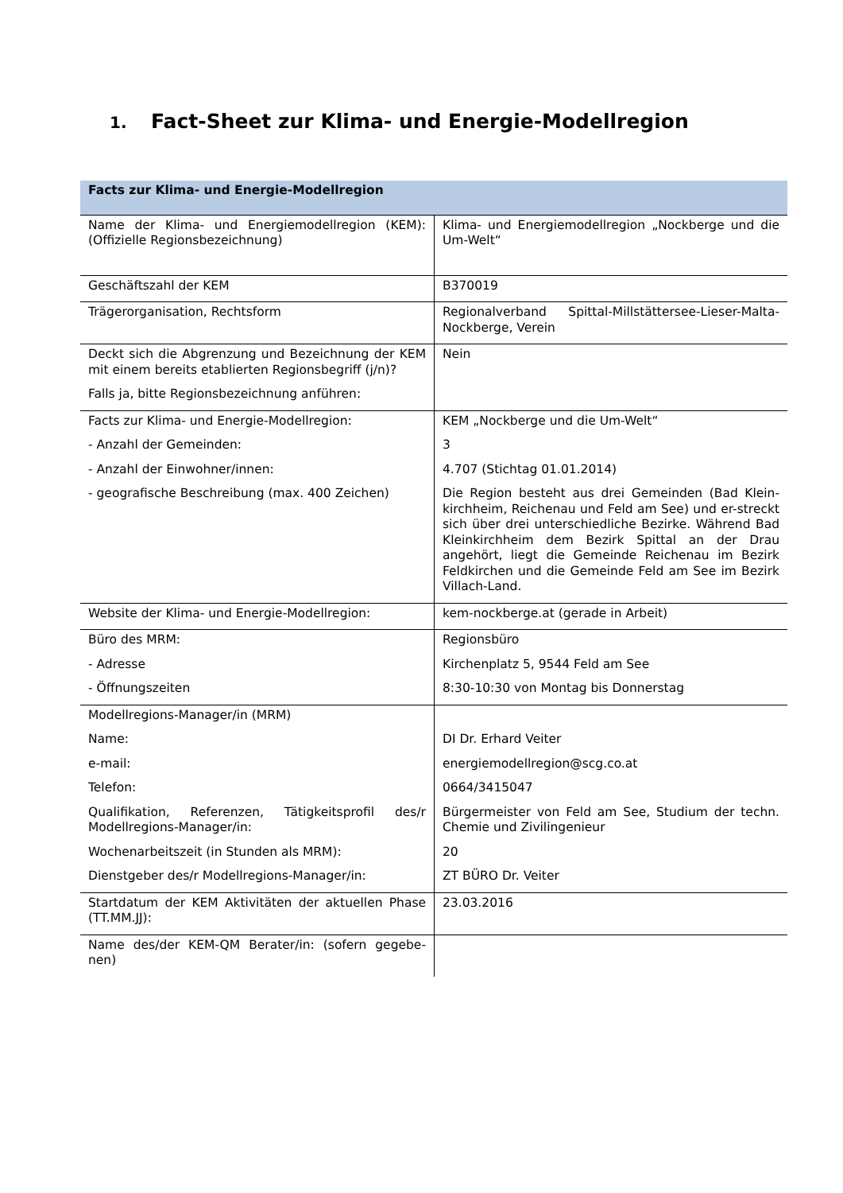1. Fact-Sheet zur Klima- und Energie-Modellregion
| Facts zur Klima- und Energie-Modellregion | |
| --- | --- |
| Name der Klima- und Energiemodellregion (KEM): (Offizielle Regionsbezeichnung) | Klima- und Energiemodellregion „Nockberge und die Um-Welt“ |
| Geschäftszahl der KEM | B370019 |
| Trägerorganisation, Rechtsform | Regionalverband Spittal-Millstättersee-Lieser-Malta-Nockberge, Verein |
| Deckt sich die Abgrenzung und Bezeichnung der KEM mit einem bereits etablierten Regionsbegriff (j/n)? Falls ja, bitte Regionsbezeichnung anführen: | Nein |
| Facts zur Klima- und Energie-Modellregion: - Anzahl der Gemeinden: - Anzahl der Einwohner/innen: - geografische Beschreibung (max. 400 Zeichen) | KEM „Nockberge und die Um-Welt“ 3 4.707 (Stichtag 01.01.2014) Die Region besteht aus drei Gemeinden (Bad Klein-kirchheim, Reichenau und Feld am See) und er-streckt sich über drei unterschiedliche Bezirke. Während Bad Kleinkirchheim dem Bezirk Spittal an der Drau angehört, liegt die Gemeinde Reichenau im Bezirk Feldkirchen und die Gemeinde Feld am See im Bezirk Villach-Land. |
| Website der Klima- und Energie-Modellregion: | kem-nockberge.at (gerade in Arbeit) |
| Büro des MRM: - Adresse - Öffnungszeiten | Regionsbüro Kirchenplatz 5, 9544 Feld am See 8:30-10:30 von Montag bis Donnerstag |
| Modellregions-Manager/in (MRM) Name: e-mail: Telefon: Qualifikation, Referenzen, Tätigkeitsprofil des/r Modellregions-Manager/in: Wochenarbeitszeit (in Stunden als MRM): Dienstgeber des/r Modellregions-Manager/in: | DI Dr. Erhard Veiter energiemodellregion@scg.co.at 0664/3415047 Bürgermeister von Feld am See, Studium der techn. Chemie und Zivilingenieur 20 ZT BÜRO Dr. Veiter |
| Startdatum der KEM Aktivitäten der aktuellen Phase (TT.MM.JJ): | 23.03.2016 |
| Name des/der KEM-QM Berater/in: (sofern gegebe-nen) | |